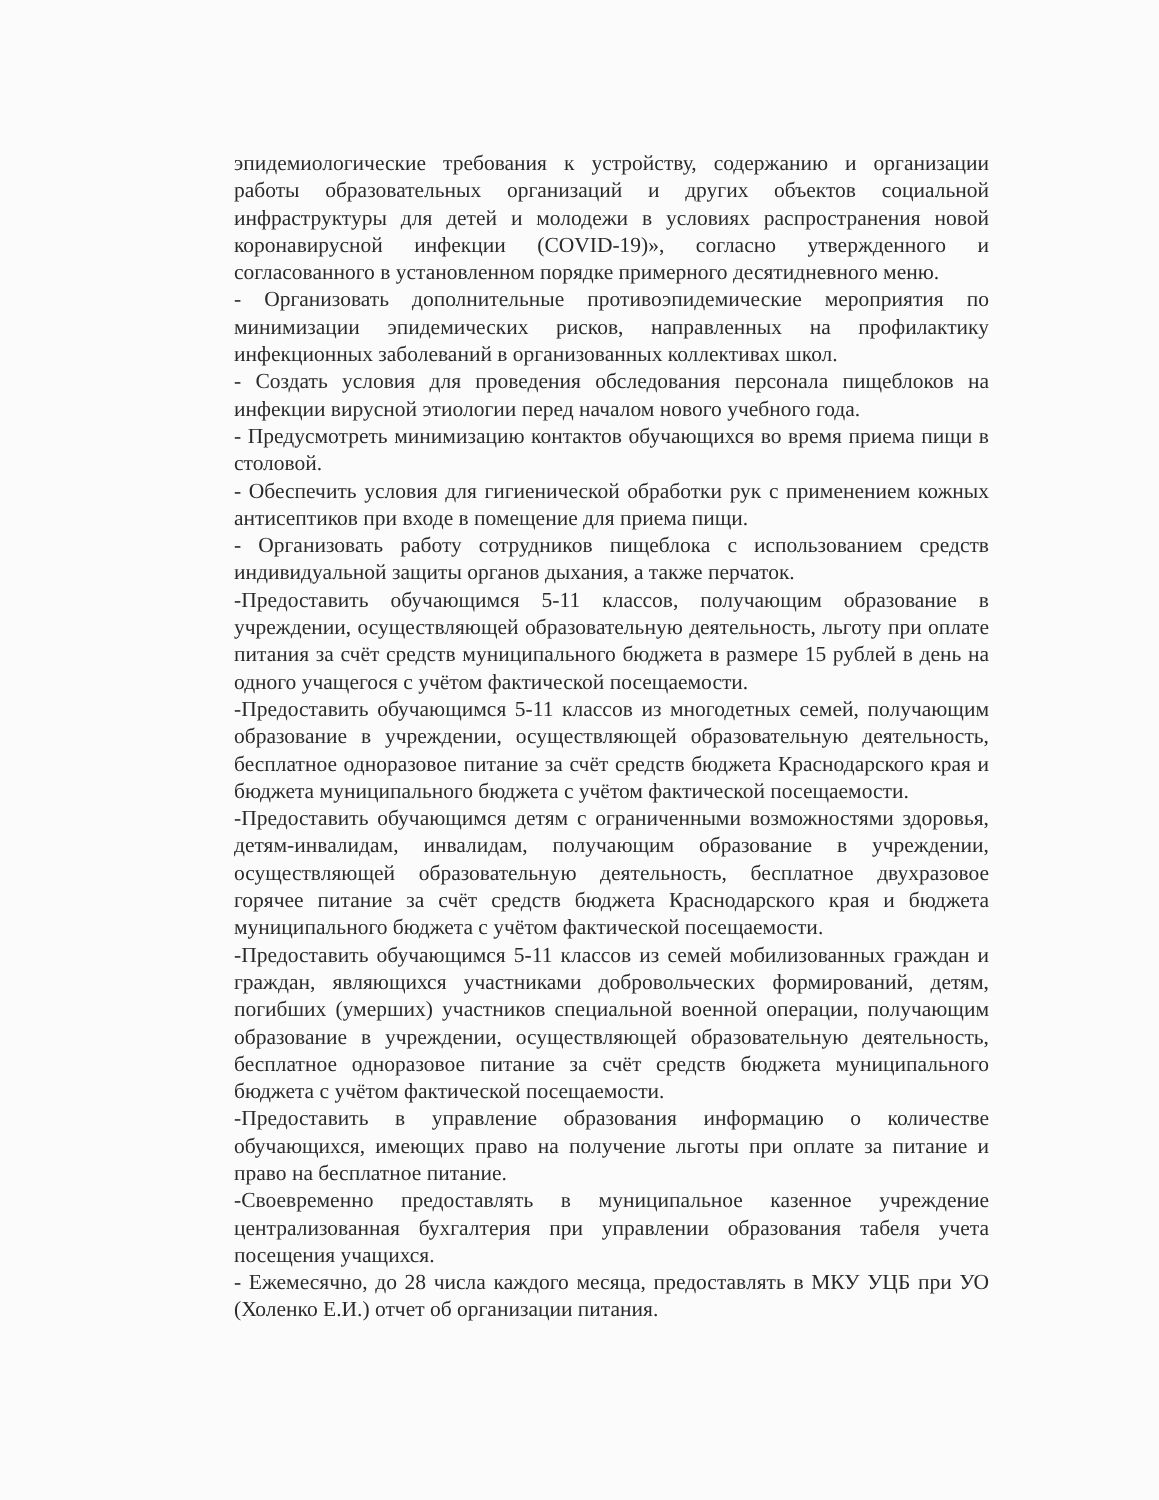эпидемиологические требования к устройству, содержанию и организации работы образовательных организаций и других объектов социальной инфраструктуры для детей и молодежи в условиях распространения новой коронавирусной инфекции (COVID-19)», согласно утвержденного и согласованного в установленном порядке примерного десятидневного меню.
- Организовать дополнительные противоэпидемические мероприятия по минимизации эпидемических рисков, направленных на профилактику инфекционных заболеваний в организованных коллективах школ.
- Создать условия для проведения обследования персонала пищеблоков на инфекции вирусной этиологии перед началом нового учебного года.
- Предусмотреть минимизацию контактов обучающихся во время приема пищи в столовой.
- Обеспечить условия для гигиенической обработки рук с применением кожных антисептиков при входе в помещение для приема пищи.
- Организовать работу сотрудников пищеблока с использованием средств индивидуальной защиты органов дыхания, а также перчаток.
-Предоставить обучающимся 5-11 классов, получающим образование в учреждении, осуществляющей образовательную деятельность, льготу при оплате питания за счёт средств муниципального бюджета в размере 15 рублей в день на одного учащегося с учётом фактической посещаемости.
-Предоставить обучающимся 5-11 классов из многодетных семей, получающим образование в учреждении, осуществляющей образовательную деятельность, бесплатное одноразовое питание за счёт средств бюджета Краснодарского края и бюджета муниципального бюджета с учётом фактической посещаемости.
-Предоставить обучающимся детям с ограниченными возможностями здоровья, детям-инвалидам, инвалидам, получающим образование в учреждении, осуществляющей образовательную деятельность, бесплатное двухразовое горячее питание за счёт средств бюджета Краснодарского края и бюджета муниципального бюджета с учётом фактической посещаемости.
-Предоставить обучающимся 5-11 классов из семей мобилизованных граждан и граждан, являющихся участниками добровольческих формирований, детям, погибших (умерших) участников специальной военной операции, получающим образование в учреждении, осуществляющей образовательную деятельность, бесплатное одноразовое питание за счёт средств бюджета муниципального бюджета с учётом фактической посещаемости.
-Предоставить в управление образования информацию о количестве обучающихся, имеющих право на получение льготы при оплате за питание и право на бесплатное питание.
-Своевременно предоставлять в муниципальное казенное учреждение централизованная бухгалтерия при управлении образования табеля учета посещения учащихся.
- Ежемесячно, до 28 числа каждого месяца, предоставлять в МКУ УЦБ при УО (Холенко Е.И.) отчет об организации питания.